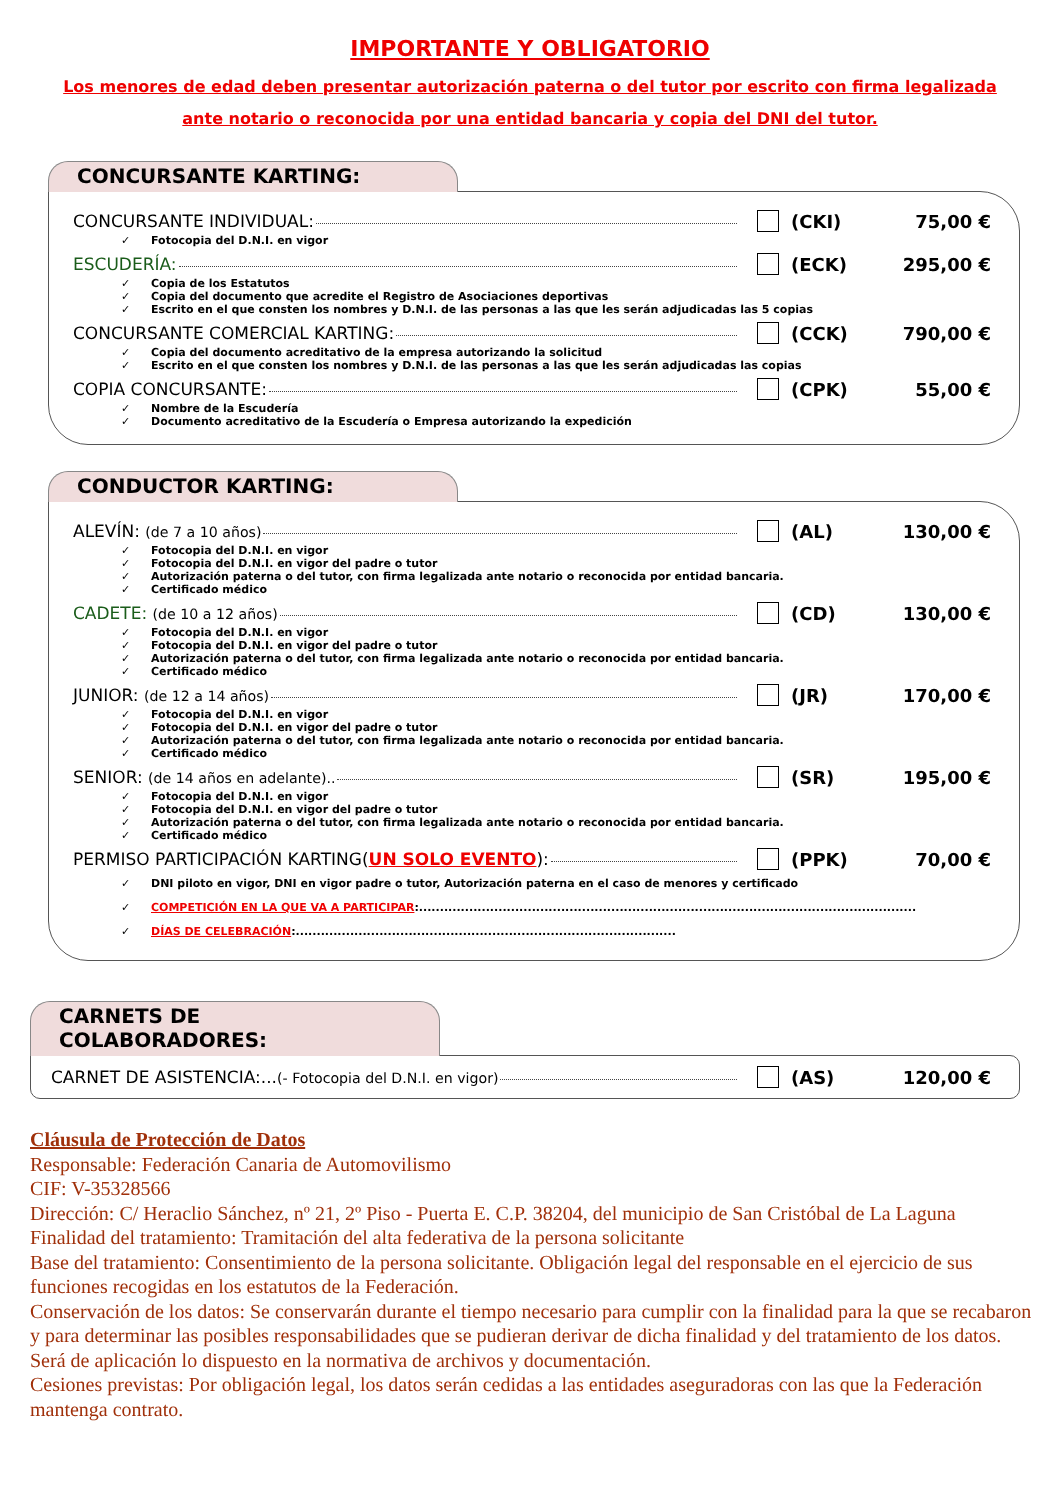IMPORTANTE Y OBLIGATORIO
Los menores de edad deben presentar autorización paterna o del tutor por escrito con firma legalizada ante notario o reconocida por una entidad bancaria y copia del DNI del tutor.
CONCURSANTE KARTING:
CONCURSANTE INDIVIDUAL: (CKI) 75,00 €
✓ Fotocopia del D.N.I. en vigor
ESCUDERÍA: (ECK) 295,00 €
✓ Copia de los Estatutos
✓ Copia del documento que acredite el Registro de Asociaciones deportivas
✓ Escrito en el que consten los nombres y D.N.I. de las personas a las que les serán adjudicadas las 5 copias
CONCURSANTE COMERCIAL KARTING: (CCK) 790,00 €
✓ Copia del documento acreditativo de la empresa autorizando la solicitud
✓ Escrito en el que consten los nombres y D.N.I. de las personas a las que les serán adjudicadas las copias
COPIA CONCURSANTE: (CPK) 55,00 €
✓ Nombre de la Escudería
✓ Documento acreditativo de la Escudería o Empresa autorizando la expedición
CONDUCTOR KARTING:
ALEVÍN: (de 7 a 10 años) (AL) 130,00 €
✓ Fotocopia del D.N.I. en vigor
✓ Fotocopia del D.N.I. en vigor del padre o tutor
✓ Autorización paterna o del tutor, con firma legalizada ante notario o reconocida por entidad bancaria.
✓ Certificado médico
CADETE: (de 10 a 12 años) (CD) 130,00 €
✓ Fotocopia del D.N.I. en vigor
✓ Fotocopia del D.N.I. en vigor del padre o tutor
✓ Autorización paterna o del tutor, con firma legalizada ante notario o reconocida por entidad bancaria.
✓ Certificado médico
JUNIOR: (de 12 a 14 años) (JR) 170,00 €
✓ Fotocopia del D.N.I. en vigor
✓ Fotocopia del D.N.I. en vigor del padre o tutor
✓ Autorización paterna o del tutor, con firma legalizada ante notario o reconocida por entidad bancaria.
✓ Certificado médico
SENIOR: (de 14 años en adelante).. (SR) 195,00 €
✓ Fotocopia del D.N.I. en vigor
✓ Fotocopia del D.N.I. en vigor del padre o tutor
✓ Autorización paterna o del tutor, con firma legalizada ante notario o reconocida por entidad bancaria.
✓ Certificado médico
PERMISO PARTICIPACIÓN KARTING(UN SOLO EVENTO): (PPK) 70,00 €
✓ DNI piloto en vigor, DNI en vigor padre o tutor, Autorización paterna en el caso de menores y certificado
✓ COMPETICIÓN EN LA QUE VA A PARTICIPAR:.......................................................................................................................
✓ DÍAS DE CELEBRACIÓN:...........................................................................................
CARNETS DE COLABORADORES:
CARNET DE ASISTENCIA:...(- Fotocopia del D.N.I. en vigor) (AS) 120,00 €
Cláusula de Protección de Datos
Responsable: Federación Canaria de Automovilismo
CIF: V-35328566
Dirección: C/ Heraclio Sánchez, nº 21, 2º Piso - Puerta E. C.P. 38204, del municipio de San Cristóbal de La Laguna
Finalidad del tratamiento: Tramitación del alta federativa de la persona solicitante
Base del tratamiento: Consentimiento de la persona solicitante. Obligación legal del responsable en el ejercicio de sus funciones recogidas en los estatutos de la Federación.
Conservación de los datos: Se conservarán durante el tiempo necesario para cumplir con la finalidad para la que se recabaron y para determinar las posibles responsabilidades que se pudieran derivar de dicha finalidad y del tratamiento de los datos. Será de aplicación lo dispuesto en la normativa de archivos y documentación.
Cesiones previstas: Por obligación legal, los datos serán cedidas a las entidades aseguradoras con las que la Federación mantenga contrato.